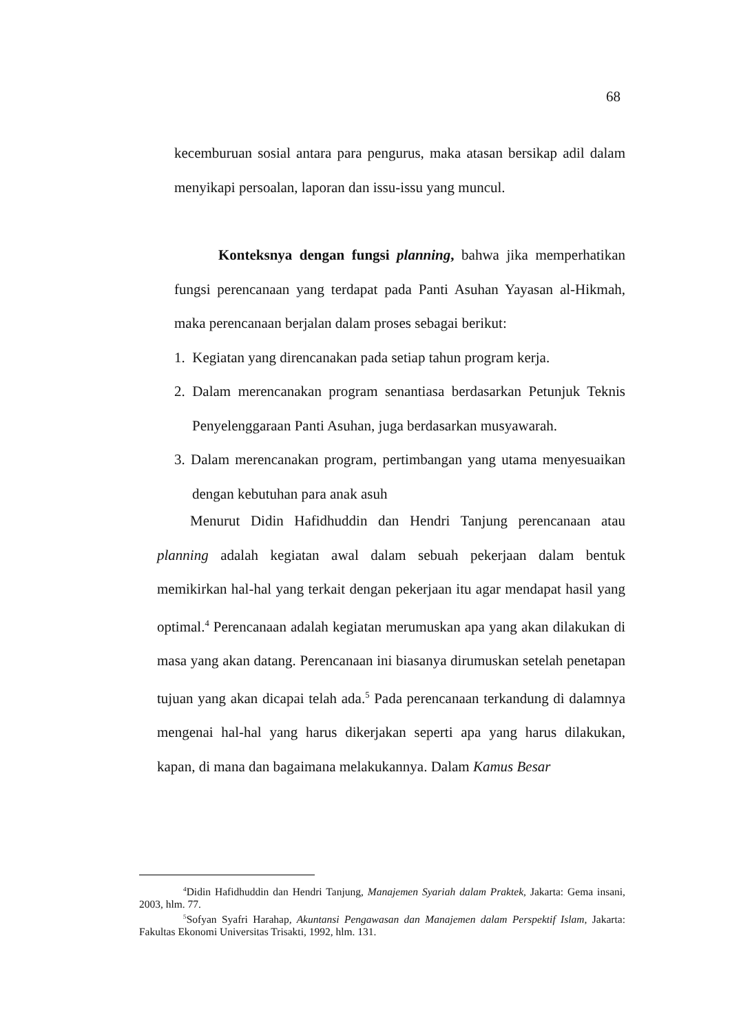68
kecemburuan sosial antara para pengurus, maka atasan bersikap adil dalam menyikapi persoalan, laporan dan issu-issu yang muncul.
Konteksnya dengan fungsi planning, bahwa jika memperhatikan fungsi perencanaan yang terdapat pada Panti Asuhan Yayasan al-Hikmah, maka perencanaan berjalan dalam proses sebagai berikut:
1. Kegiatan yang direncanakan pada setiap tahun program kerja.
2. Dalam merencanakan program senantiasa berdasarkan Petunjuk Teknis Penyelenggaraan Panti Asuhan, juga berdasarkan musyawarah.
3. Dalam merencanakan program, pertimbangan yang utama menyesuaikan dengan kebutuhan para anak asuh
Menurut Didin Hafidhuddin dan Hendri Tanjung perencanaan atau planning adalah kegiatan awal dalam sebuah pekerjaan dalam bentuk memikirkan hal-hal yang terkait dengan pekerjaan itu agar mendapat hasil yang optimal.<sup>4</sup> Perencanaan adalah kegiatan merumuskan apa yang akan dilakukan di masa yang akan datang. Perencanaan ini biasanya dirumuskan setelah penetapan tujuan yang akan dicapai telah ada.<sup>5</sup> Pada perencanaan terkandung di dalamnya mengenai hal-hal yang harus dikerjakan seperti apa yang harus dilakukan, kapan, di mana dan bagaimana melakukannya. Dalam Kamus Besar
<sup>4</sup> Didin Hafidhuddin dan Hendri Tanjung, Manajemen Syariah dalam Praktek, Jakarta: Gema insani, 2003, hlm. 77.
<sup>5</sup> Sofyan Syafri Harahap, Akuntansi Pengawasan dan Manajemen dalam Perspektif Islam, Jakarta: Fakultas Ekonomi Universitas Trisakti, 1992, hlm. 131.